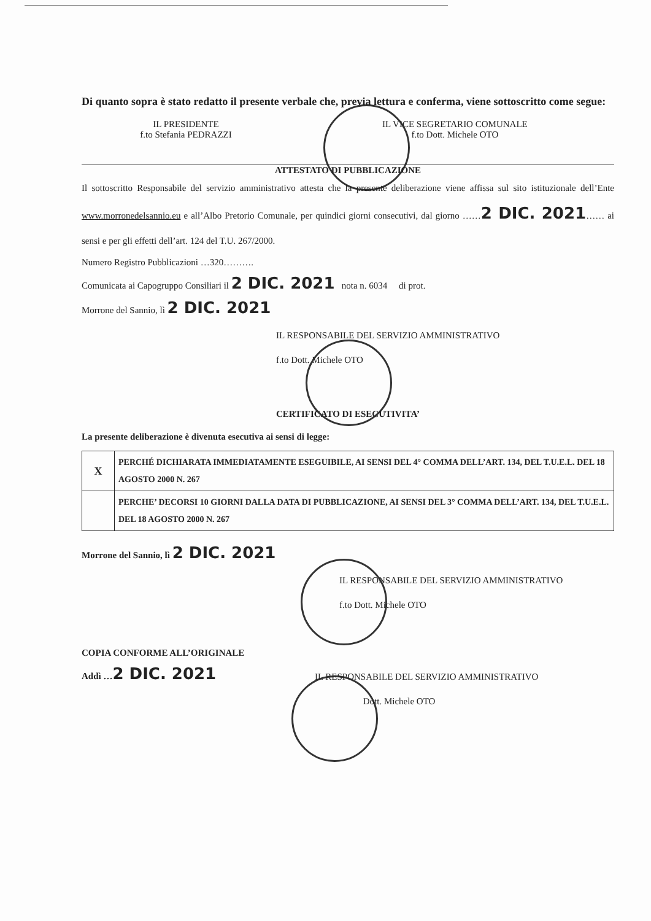Di quanto sopra è stato redatto il presente verbale che, previa lettura e conferma, viene sottoscritto come segue:
IL PRESIDENTE
f.to Stefania PEDRAZZI
IL VICE SEGRETARIO COMUNALE
f.to Dott. Michele OTO
ATTESTATO DI PUBBLICAZIONE
Il sottoscritto Responsabile del servizio amministrativo attesta che la presente deliberazione viene affissa sul sito istituzionale dell’Ente www.morronedelsannio.eu e all’Albo Pretorio Comunale, per quindici giorni consecutivi, dal giorno ……2 DIC. 2021…… ai sensi e per gli effetti dell’art. 124 del T.U. 267/2000.
Numero Registro Pubblicazioni …320……….
Comunicata ai Capogruppo Consiliari il 2 DIC. 2021 nota n. 6034 di prot.
Morrone del Sannio, lì 2 DIC. 2021
IL RESPONSABILE DEL SERVIZIO AMMINISTRATIVO
f.to Dott. Michele OTO
CERTIFICATO DI ESECUTIVITA’
La presente deliberazione è divenuta esecutiva ai sensi di legge:
| X | PERCHÉ DICHIARATA IMMEDIATAMENTE ESEGUIBILE, AI SENSI DEL 4° COMMA DELL’ART. 134, DEL T.U.E.L. DEL 18 AGOSTO 2000 N. 267 |
| | PERCHE’ DECORSI 10 GIORNI DALLA DATA DI PUBBLICAZIONE, AI SENSI DEL 3° COMMA DELL’ART. 134, DEL T.U.E.L. DEL 18 AGOSTO 2000 N. 267 |
Morrone del Sannio, lì 2 DIC. 2021
IL RESPONSABILE DEL SERVIZIO AMMINISTRATIVO
f.to Dott. Michele OTO
COPIA CONFORME ALL’ORIGINALE
Addì …2 DIC. 2021
IL RESPONSABILE DEL SERVIZIO AMMINISTRATIVO
Dott. Michele OTO